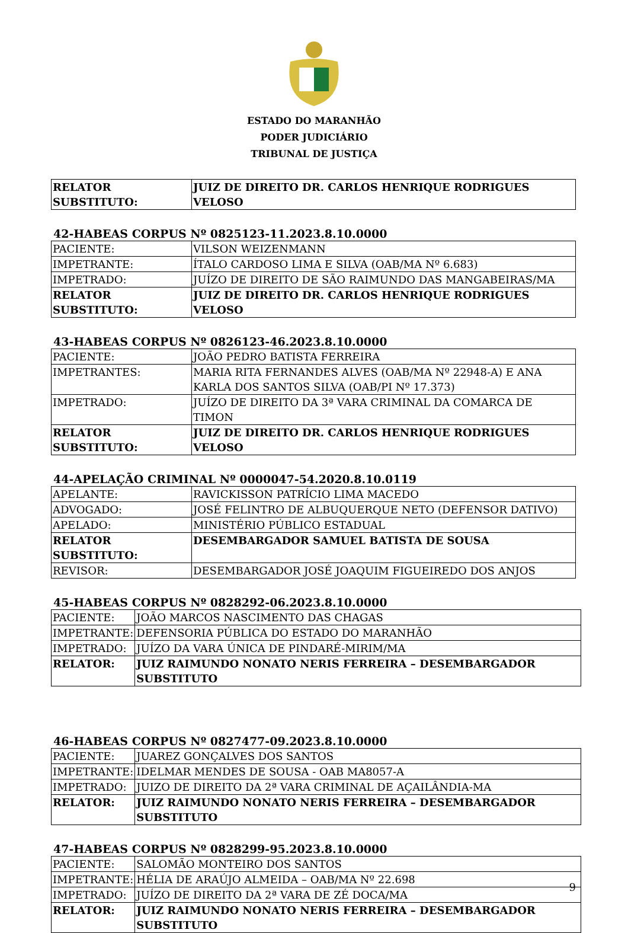ESTADO DO MARANHÃO
PODER JUDICIÁRIO
TRIBUNAL DE JUSTIÇA
| RELATOR SUBSTITUTO: | JUIZ DE DIREITO DR. CARLOS HENRIQUE RODRIGUES VELOSO |
42-HABEAS CORPUS Nº 0825123-11.2023.8.10.0000
| PACIENTE: | VILSON WEIZENMANN |
| IMPETRANTE: | ÍTALO CARDOSO LIMA E SILVA (OAB/MA Nº 6.683) |
| IMPETRADO: | JUÍZO DE DIREITO DE SÃO RAIMUNDO DAS MANGABEIRAS/MA |
| RELATOR SUBSTITUTO: | JUIZ DE DIREITO DR. CARLOS HENRIQUE RODRIGUES VELOSO |
43-HABEAS CORPUS Nº 0826123-46.2023.8.10.0000
| PACIENTE: | JOÃO PEDRO BATISTA FERREIRA |
| IMPETRANTES: | MARIA RITA FERNANDES ALVES (OAB/MA Nº 22948-A) E ANA KARLA DOS SANTOS SILVA (OAB/PI Nº 17.373) |
| IMPETRADO: | JUÍZO DE DIREITO DA 3ª VARA CRIMINAL DA COMARCA DE TIMON |
| RELATOR SUBSTITUTO: | JUIZ DE DIREITO DR. CARLOS HENRIQUE RODRIGUES VELOSO |
44-APELAÇÃO CRIMINAL Nº 0000047-54.2020.8.10.0119
| APELANTE: | RAVICKISSON PATRÍCIO LIMA MACEDO |
| ADVOGADO: | JOSÉ FELINTRO DE ALBUQUERQUE NETO (DEFENSOR DATIVO) |
| APELADO: | MINISTÉRIO PÚBLICO ESTADUAL |
| RELATOR SUBSTITUTO: | DESEMBARGADOR SAMUEL BATISTA DE SOUSA |
| REVISOR: | DESEMBARGADOR JOSÉ JOAQUIM FIGUEIREDO DOS ANJOS |
45-HABEAS CORPUS Nº 0828292-06.2023.8.10.0000
| PACIENTE: | JOÃO MARCOS NASCIMENTO DAS CHAGAS |
| IMPETRANTE: | DEFENSORIA PÚBLICA DO ESTADO DO MARANHÃO |
| IMPETRADO: | JUÍZO DA VARA ÚNICA DE PINDARÉ-MIRIM/MA |
| RELATOR: | JUIZ RAIMUNDO NONATO NERIS FERREIRA – DESEMBARGADOR SUBSTITUTO |
46-HABEAS CORPUS Nº 0827477-09.2023.8.10.0000
| PACIENTE: | JUAREZ GONÇALVES DOS SANTOS |
| IMPETRANTE: | IDELMAR MENDES DE SOUSA - OAB MA8057-A |
| IMPETRADO: | JUIZO DE DIREITO DA 2ª VARA CRIMINAL DE AÇAILÂNDIA-MA |
| RELATOR: | JUIZ RAIMUNDO NONATO NERIS FERREIRA – DESEMBARGADOR SUBSTITUTO |
47-HABEAS CORPUS Nº 0828299-95.2023.8.10.0000
| PACIENTE: | SALOMÃO MONTEIRO DOS SANTOS |
| IMPETRANTE: | HÉLIA DE ARAÚJO ALMEIDA – OAB/MA Nº 22.698 |
| IMPETRADO: | JUÍZO DE DIREITO DA 2ª VARA DE ZÉ DOCA/MA |
| RELATOR: | JUIZ RAIMUNDO NONATO NERIS FERREIRA – DESEMBARGADOR SUBSTITUTO |
9